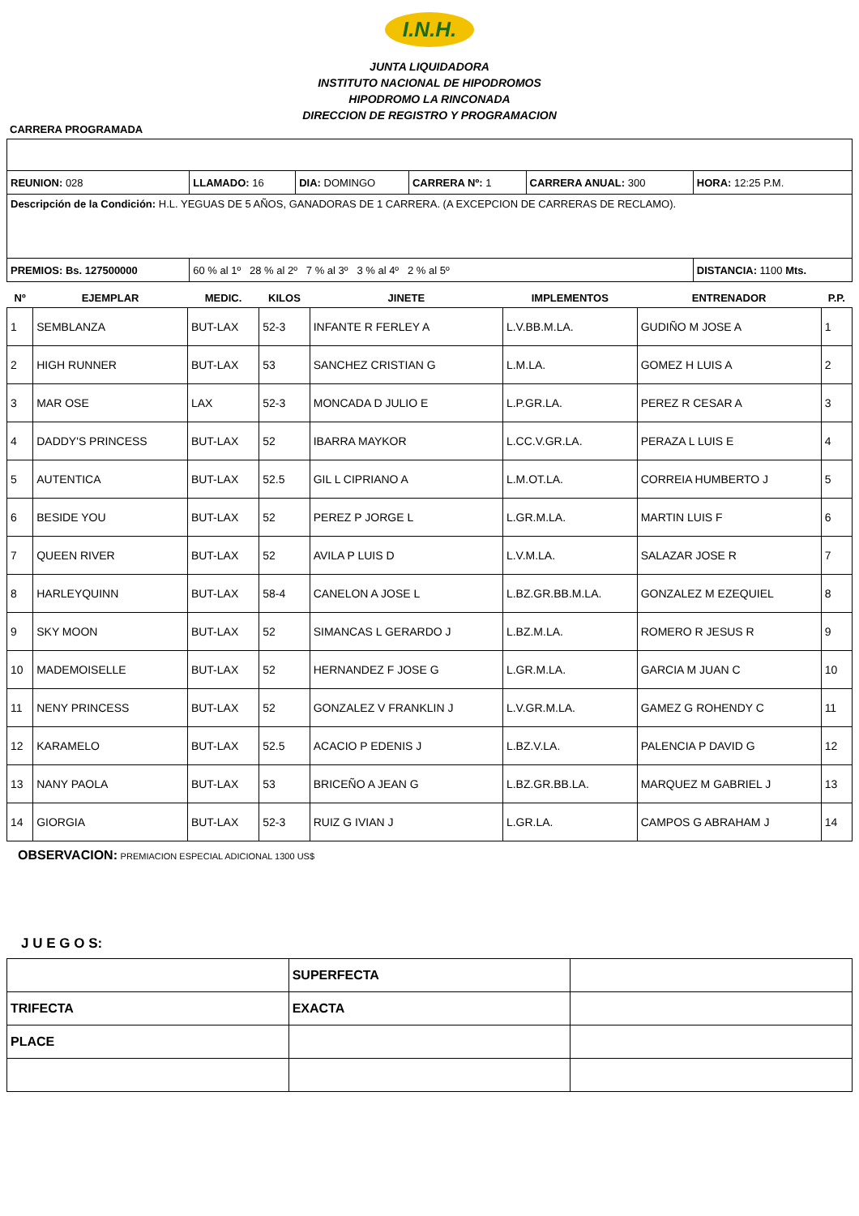I.N.H.
JUNTA LIQUIDADORA
INSTITUTO NACIONAL DE HIPODROMOS
HIPODROMO LA RINCONADA
DIRECCION DE REGISTRO Y PROGRAMACION
CARRERA PROGRAMADA
| REUNION: 028 | LLAMADO: 16 | DIA: DOMINGO | CARRERA Nº: 1 | CARRERA ANUAL: 300 | HORA: 12:25 P.M. |
| Descripción de la Condición: H.L. YEGUAS DE 5 AÑOS, GANADORAS DE 1 CARRERA. (A EXCEPCION DE CARRERAS DE RECLAMO). | | | | | |
| PREMIOS: Bs. 127500000 | 60 % al 1º 28 % al 2º 7 % al 3º 3 % al 4º 2 % al 5º | | | | DISTANCIA: 1100 Mts. |
| Nº | EJEMPLAR | MEDIC. | KILOS | JINETE | IMPLEMENTOS | ENTRENADOR | P.P. |
| --- | --- | --- | --- | --- | --- | --- | --- |
| 1 | SEMBLANZA | BUT-LAX | 52-3 | INFANTE R FERLEY A | L.V.BB.M.LA. | GUDIÑO M JOSE A | 1 |
| 2 | HIGH RUNNER | BUT-LAX | 53 | SANCHEZ CRISTIAN G | L.M.LA. | GOMEZ H LUIS A | 2 |
| 3 | MAR OSE | LAX | 52-3 | MONCADA D JULIO E | L.P.GR.LA. | PEREZ R CESAR A | 3 |
| 4 | DADDY'S PRINCESS | BUT-LAX | 52 | IBARRA MAYKOR | L.CC.V.GR.LA. | PERAZA L LUIS E | 4 |
| 5 | AUTENTICA | BUT-LAX | 52.5 | GIL L CIPRIANO A | L.M.OT.LA. | CORREIA HUMBERTO J | 5 |
| 6 | BESIDE YOU | BUT-LAX | 52 | PEREZ P JORGE L | L.GR.M.LA. | MARTIN LUIS F | 6 |
| 7 | QUEEN RIVER | BUT-LAX | 52 | AVILA P LUIS D | L.V.M.LA. | SALAZAR JOSE R | 7 |
| 8 | HARLEYQUINN | BUT-LAX | 58-4 | CANELON A JOSE L | L.BZ.GR.BB.M.LA. | GONZALEZ M EZEQUIEL | 8 |
| 9 | SKY MOON | BUT-LAX | 52 | SIMANCAS L GERARDO J | L.BZ.M.LA. | ROMERO R JESUS R | 9 |
| 10 | MADEMOISELLE | BUT-LAX | 52 | HERNANDEZ F JOSE G | L.GR.M.LA. | GARCIA M JUAN C | 10 |
| 11 | NENY PRINCESS | BUT-LAX | 52 | GONZALEZ V FRANKLIN J | L.V.GR.M.LA. | GAMEZ G ROHENDY C | 11 |
| 12 | KARAMELO | BUT-LAX | 52.5 | ACACIO P EDENIS J | L.BZ.V.LA. | PALENCIA P DAVID G | 12 |
| 13 | NANY PAOLA | BUT-LAX | 53 | BRICEÑO A JEAN G | L.BZ.GR.BB.LA. | MARQUEZ M GABRIEL J | 13 |
| 14 | GIORGIA | BUT-LAX | 52-3 | RUIZ G IVIAN J | L.GR.LA. | CAMPOS G ABRAHAM J | 14 |
OBSERVACION: PREMIACION ESPECIAL ADICIONAL 1300 US$
J U E G O S:
| | SUPERFECTA | |
| TRIFECTA | EXACTA | |
| PLACE | | |